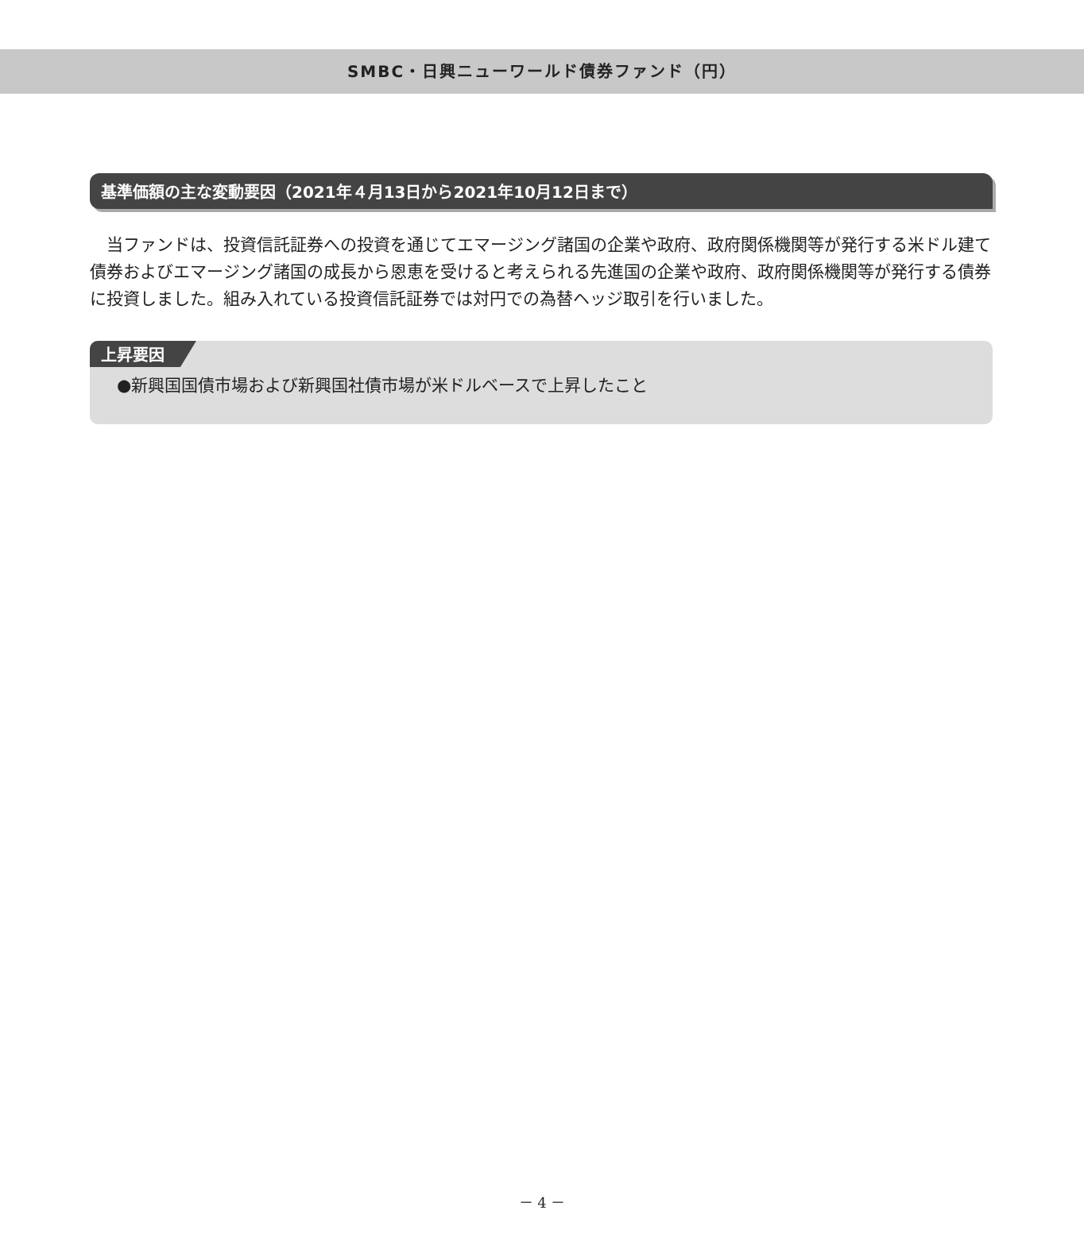SMBC・日興ニューワールド債券ファンド（円）
基準価額の主な変動要因（2021年４月13日から2021年10月12日まで）
当ファンドは、投資信託証券への投資を通じてエマージング諸国の企業や政府、政府関係機関等が発行する米ドル建て債券およびエマージング諸国の成長から恩恵を受けると考えられる先進国の企業や政府、政府関係機関等が発行する債券に投資しました。組み入れている投資信託証券では対円での為替ヘッジ取引を行いました。
上昇要因
●新興国国債市場および新興国社債市場が米ドルベースで上昇したこと
－ 4 －